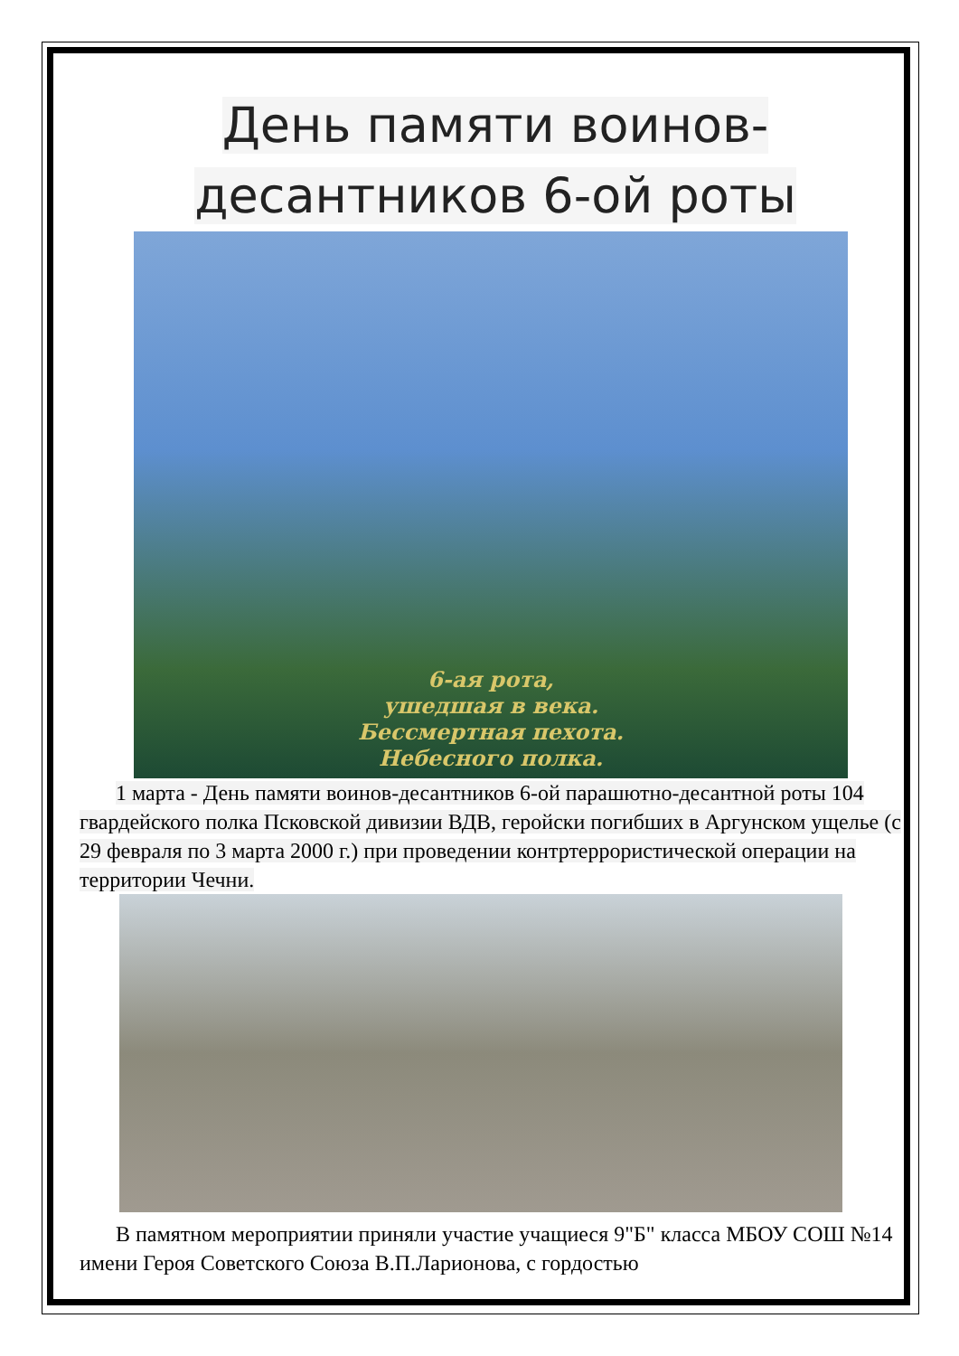День памяти воинов-
десантников 6-ой роты
6-ая рота,
ушедшая в века.
Бессмертная пехота.
Небесного полка.
1 марта - День памяти воинов-десантников 6-ой парашютно-десантной роты 104 гвардейского полка Псковской дивизии ВДВ, геройски погибших в Аргунском ущелье (с 29 февраля по 3 марта 2000 г.) при проведении контртеррористической операции на территории Чечни.
В памятном мероприятии приняли участие учащиеся 9"Б" класса МБОУ СОШ №14 имени Героя Советского Союза В.П.Ларионова, с гордостью